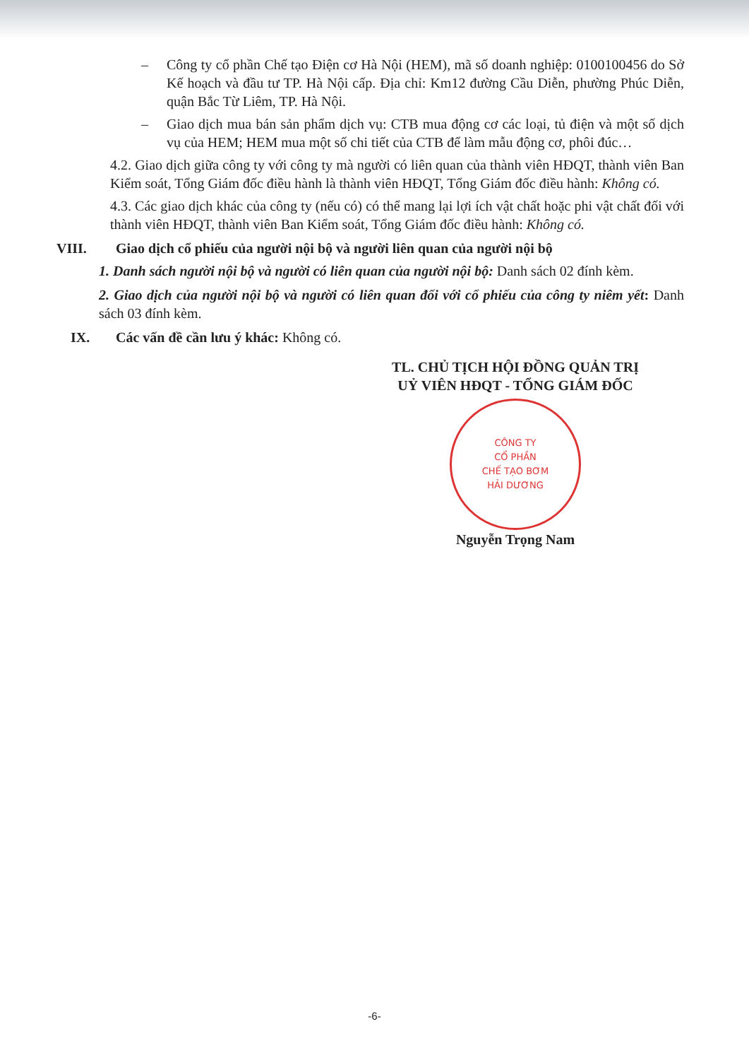– Công ty cổ phần Chế tạo Điện cơ Hà Nội (HEM), mã số doanh nghiệp: 0100100456 do Sở Kế hoạch và đầu tư TP. Hà Nội cấp. Địa chỉ: Km12 đường Cầu Diễn, phường Phúc Diễn, quận Bắc Từ Liêm, TP. Hà Nội.
– Giao dịch mua bán sản phẩm dịch vụ: CTB mua động cơ các loại, tủ điện và một số dịch vụ của HEM; HEM mua một số chi tiết của CTB để làm mẫu động cơ, phôi đúc…
4.2. Giao dịch giữa công ty với công ty mà người có liên quan của thành viên HĐQT, thành viên Ban Kiểm soát, Tổng Giám đốc điều hành là thành viên HĐQT, Tổng Giám đốc điều hành: Không có.
4.3. Các giao dịch khác của công ty (nếu có) có thể mang lại lợi ích vật chất hoặc phi vật chất đối với thành viên HĐQT, thành viên Ban Kiểm soát, Tổng Giám đốc điều hành: Không có.
VIII. Giao dịch cổ phiếu của người nội bộ và người liên quan của người nội bộ
1. Danh sách người nội bộ và người có liên quan của người nội bộ: Danh sách 02 đính kèm.
2. Giao dịch của người nội bộ và người có liên quan đối với cổ phiếu của công ty niêm yết: Danh sách 03 đính kèm.
IX. Các vấn đề cần lưu ý khác: Không có.
TL. CHỦ TỊCH HỘI ĐỒNG QUẢN TRỊ
UỶ VIÊN HĐQT - TỔNG GIÁM ĐỐC
CÔNG TY
CỔ PHẦN
CHẾ TẠO BƠM
HẢI DƯƠNG
Nguyễn Trọng Nam
-6-